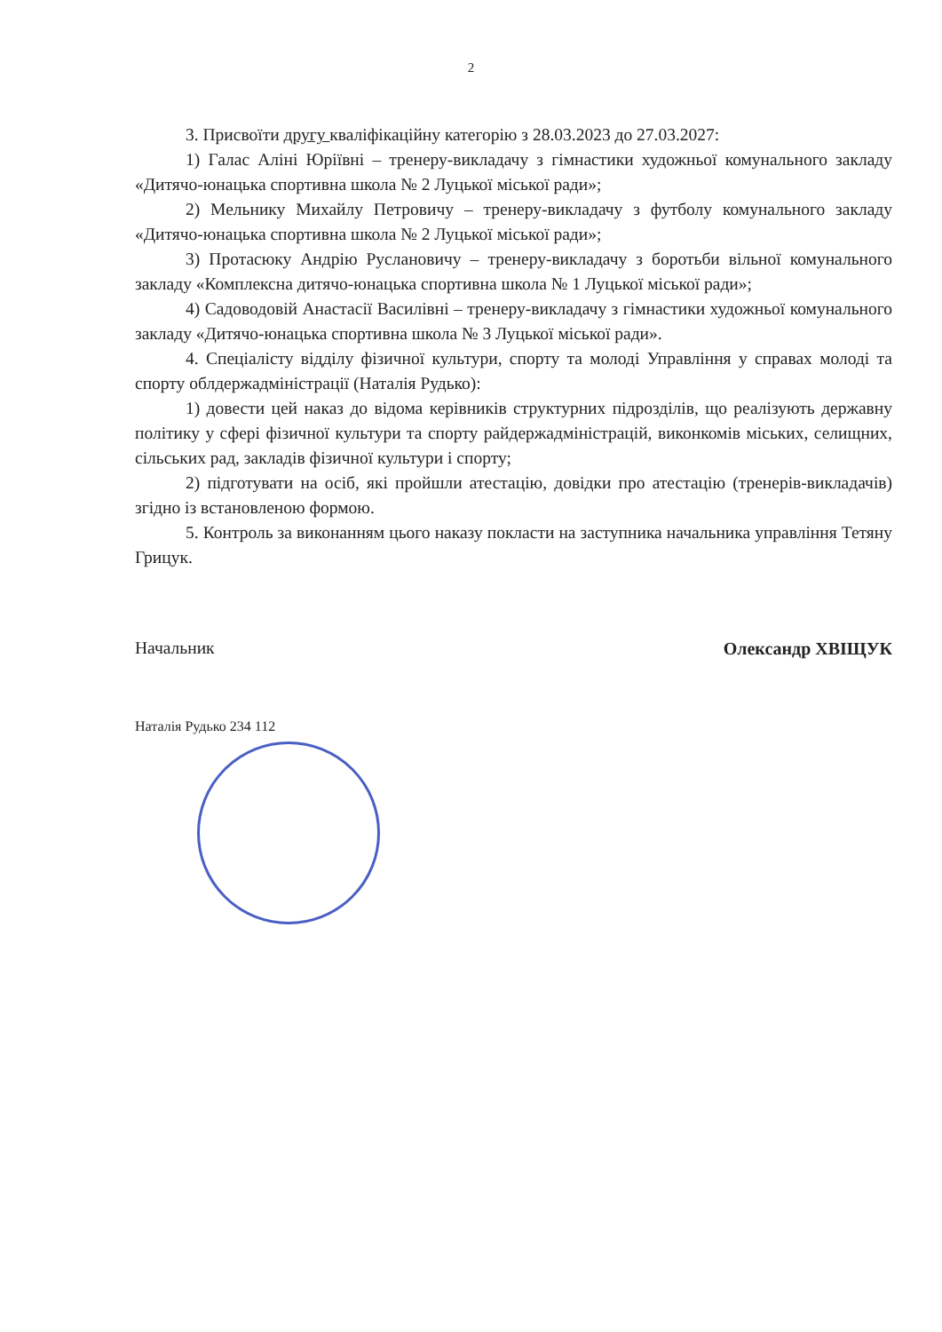2
3. Присвоїти другу кваліфікаційну категорію з 28.03.2023 до 27.03.2027:
1) Галас Аліні Юріївні – тренеру-викладачу з гімнастики художньої комунального закладу «Дитячо-юнацька спортивна школа № 2 Луцької міської ради»;
2) Мельнику Михайлу Петровичу – тренеру-викладачу з футболу комунального закладу «Дитячо-юнацька спортивна школа № 2 Луцької міської ради»;
3) Протасюку Андрію Руслановичу – тренеру-викладачу з боротьби вільної комунального закладу «Комплексна дитячо-юнацька спортивна школа № 1 Луцької міської ради»;
4) Садоводовій Анастасії Василівні – тренеру-викладачу з гімнастики художньої комунального закладу «Дитячо-юнацька спортивна школа № 3 Луцької міської ради».
4. Спеціалісту відділу фізичної культури, спорту та молоді Управління у справах молоді та спорту облдержадміністрації (Наталія Рудько):
1) довести цей наказ до відома керівників структурних підрозділів, що реалізують державну політику у сфері фізичної культури та спорту райдержадміністрацій, виконкомів міських, селищних, сільських рад, закладів фізичної культури і спорту;
2) підготувати на осіб, які пройшли атестацію, довідки про атестацію (тренерів-викладачів) згідно із встановленою формою.
5. Контроль за виконанням цього наказу покласти на заступника начальника управління Тетяну Грицук.
Начальник Олександр ХВІЩУК
Наталія Рудько 234 112